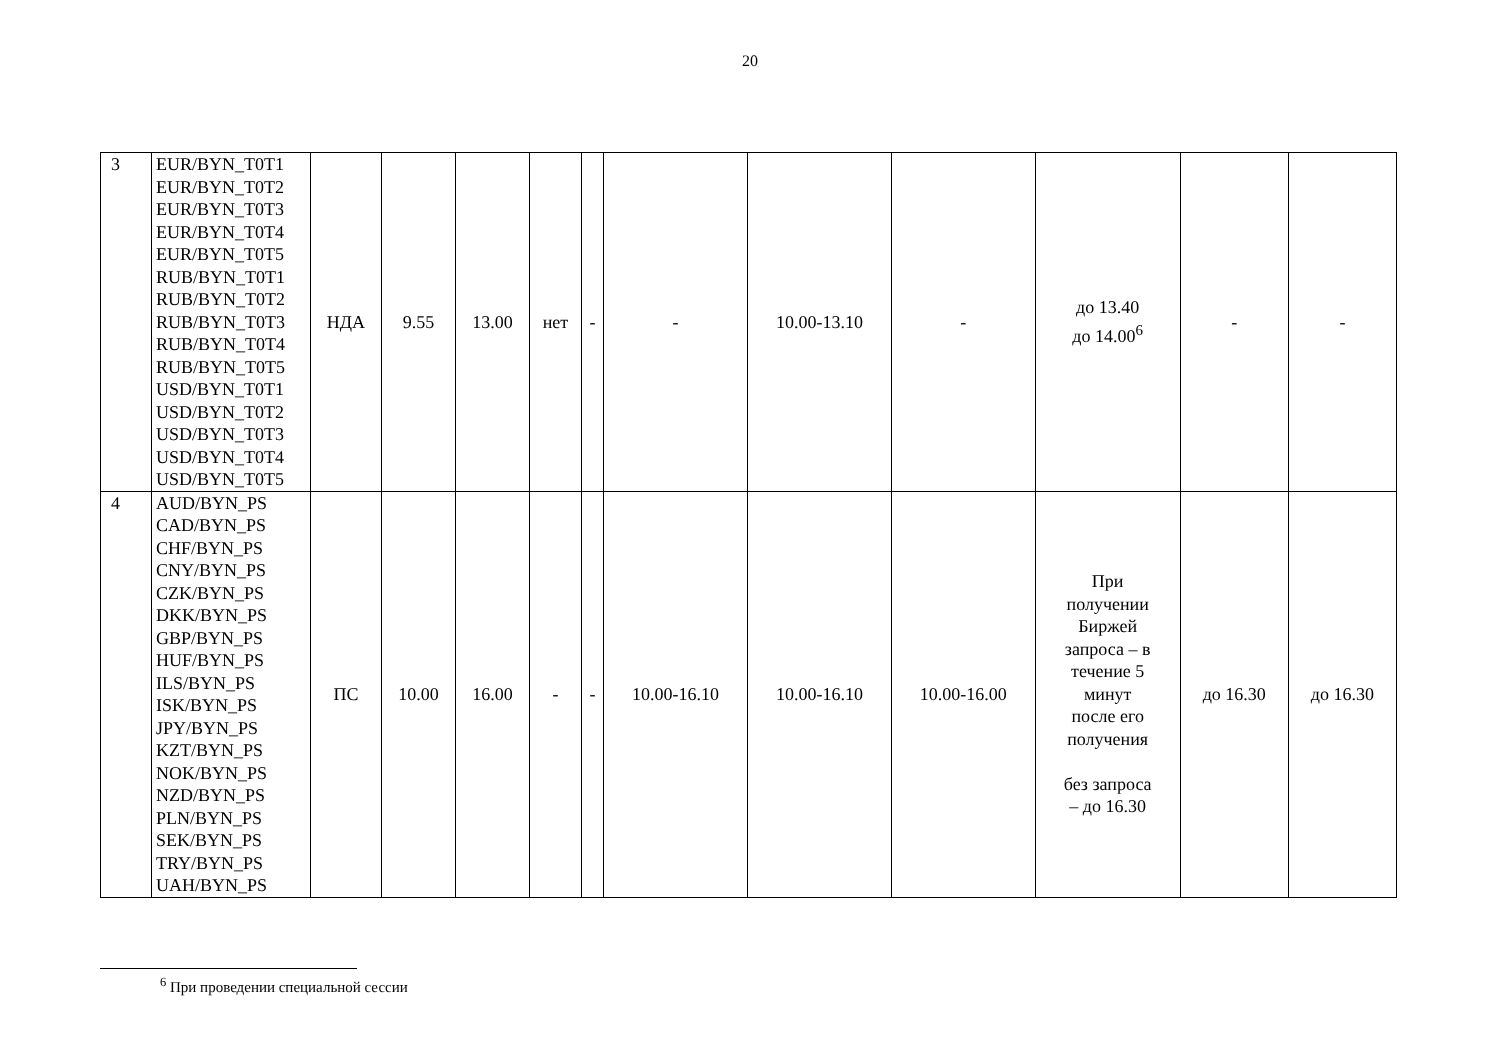20
| 3 | EUR/BYN_T0T1 EUR/BYN_T0T2 EUR/BYN_T0T3 EUR/BYN_T0T4 EUR/BYN_T0T5 RUB/BYN_T0T1 RUB/BYN_T0T2 RUB/BYN_T0T3 RUB/BYN_T0T4 RUB/BYN_T0T5 USD/BYN_T0T1 USD/BYN_T0T2 USD/BYN_T0T3 USD/BYN_T0T4 USD/BYN_T0T5 | НДА | 9.55 | 13.00 | нет | - | - | 10.00-13.10 | - | до 13.40 до 14.00<sup>6</sup> | - | - |
| 4 | AUD/BYN_PS CAD/BYN_PS CHF/BYN_PS CNY/BYN_PS CZK/BYN_PS DKK/BYN_PS GBP/BYN_PS HUF/BYN_PS ILS/BYN_PS ISK/BYN_PS JPY/BYN_PS KZT/BYN_PS NOK/BYN_PS NZD/BYN_PS PLN/BYN_PS SEK/BYN_PS TRY/BYN_PS UAH/BYN_PS | ПС | 10.00 | 16.00 | - | - | 10.00-16.10 | 10.00-16.10 | 10.00-16.00 | При получении Биржей запроса – в течение 5 минут после его получения без запроса – до 16.30 | до 16.30 | до 16.30 |
<sup>6</sup> При проведении специальной сессии